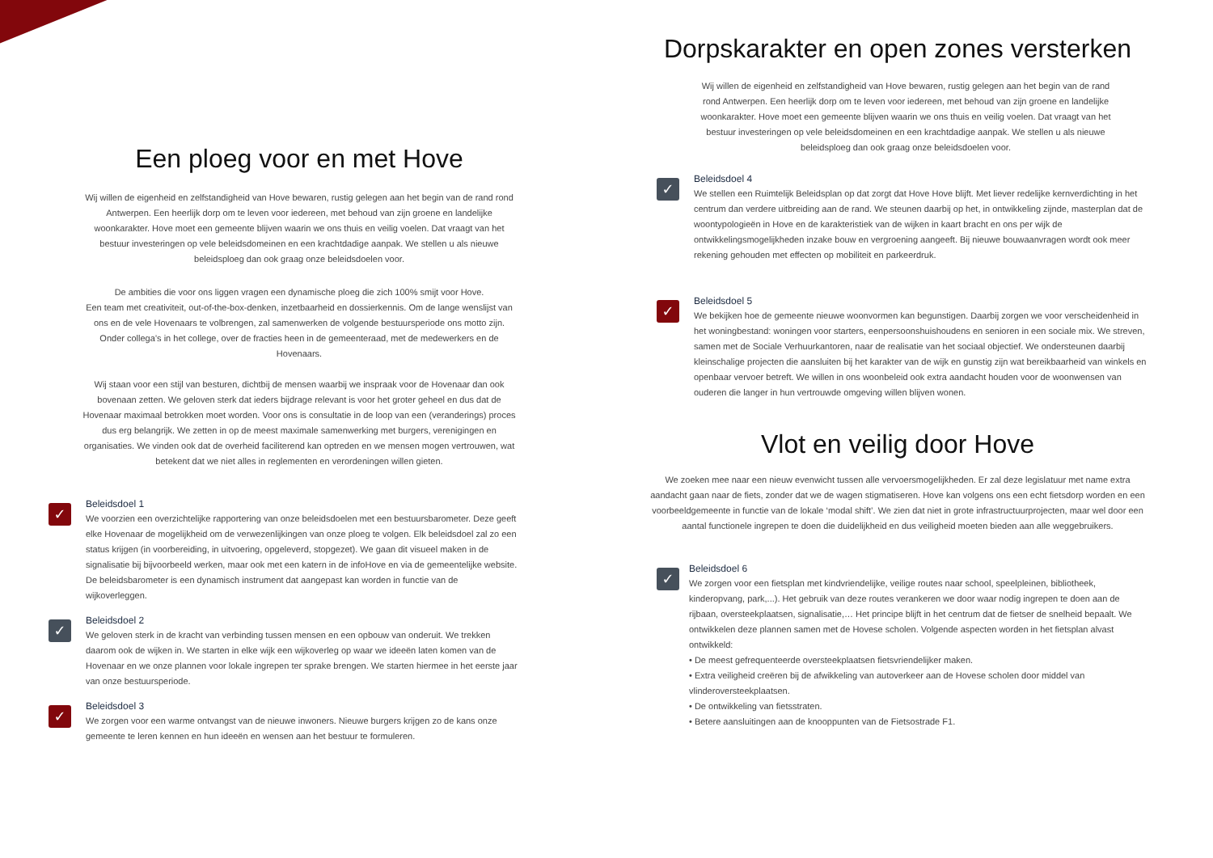Een ploeg voor en met Hove
Wij willen de eigenheid en zelfstandigheid van Hove bewaren, rustig gelegen aan het begin van de rand rond Antwerpen. Een heerlijk dorp om te leven voor iedereen, met behoud van zijn groene en landelijke woonkarakter. Hove moet een gemeente blijven waarin we ons thuis en veilig voelen. Dat vraagt van het bestuur investeringen op vele beleidsdomeinen en een krachtdadige aanpak. We stellen u als nieuwe beleidsploeg dan ook graag onze beleidsdoelen voor.
De ambities die voor ons liggen vragen een dynamische ploeg die zich 100% smijt voor Hove.
Een team met creativiteit, out-of-the-box-denken, inzetbaarheid en dossierkennis. Om de lange wenslijst van ons en de vele Hovenaars te volbrengen, zal samenwerken de volgende bestuursperiode ons motto zijn. Onder collega’s in het college, over de fracties heen in de gemeenteraad, met de medewerkers en de Hovenaars.
Wij staan voor een stijl van besturen, dichtbij de mensen waarbij we inspraak voor de Hovenaar dan ook bovenaan zetten. We geloven sterk dat ieders bijdrage relevant is voor het groter geheel en dus dat de Hovenaar maximaal betrokken moet worden. Voor ons is consultatie in de loop van een (veranderings) proces dus erg belangrijk. We zetten in op de meest maximale samenwerking met burgers, verenigingen en organisaties. We vinden ook dat de overheid faciliterend kan optreden en we mensen mogen vertrouwen, wat betekent dat we niet alles in reglementen en verordeningen willen gieten.
✓
Beleidsdoel 1
We voorzien een overzichtelijke rapportering van onze beleidsdoelen met een bestuursbarometer. Deze geeft elke Hovenaar de mogelijkheid om de verwezenlijkingen van onze ploeg te volgen. Elk beleidsdoel zal zo een status krijgen (in voorbereiding, in uitvoering, opgeleverd, stopgezet). We gaan dit visueel maken in de signalisatie bij bijvoorbeeld werken, maar ook met een katern in de infoHove en via de gemeentelijke website. De beleidsbarometer is een dynamisch instrument dat aangepast kan worden in functie van de wijkoverleggen.
✓
Beleidsdoel 2
We geloven sterk in de kracht van verbinding tussen mensen en een opbouw van onderuit. We trekken daarom ook de wijken in. We starten in elke wijk een wijkoverleg op waar we ideeën laten komen van de Hovenaar en we onze plannen voor lokale ingrepen ter sprake brengen. We starten hiermee in het eerste jaar van onze bestuursperiode.
✓
Beleidsdoel 3
We zorgen voor een warme ontvangst van de nieuwe inwoners. Nieuwe burgers krijgen zo de kans onze gemeente te leren kennen en hun ideeën en wensen aan het bestuur te formuleren.
Dorpskarakter en open zones versterken
Wij willen de eigenheid en zelfstandigheid van Hove bewaren, rustig gelegen aan het begin van de rand rond Antwerpen. Een heerlijk dorp om te leven voor iedereen, met behoud van zijn groene en landelijke woonkarakter. Hove moet een gemeente blijven waarin we ons thuis en veilig voelen. Dat vraagt van het bestuur investeringen op vele beleidsdomeinen en een krachtdadige aanpak. We stellen u als nieuwe beleidsploeg dan ook graag onze beleidsdoelen voor.
✓
Beleidsdoel 4
We stellen een Ruimtelijk Beleidsplan op dat zorgt dat Hove Hove blijft. Met liever redelijke kernverdichting in het centrum dan verdere uitbreiding aan de rand. We steunen daarbij op het, in ontwikkeling zijnde, masterplan dat de woontypologieën in Hove en de karakteristiek van de wijken in kaart bracht en ons per wijk de ontwikkelingsmogelijkheden inzake bouw en vergroening aangeeft. Bij nieuwe bouwaanvragen wordt ook meer rekening gehouden met effecten op mobiliteit en parkeerdruk.
✓
Beleidsdoel 5
We bekijken hoe de gemeente nieuwe woonvormen kan begunstigen. Daarbij zorgen we voor verscheidenheid in het woningbestand: woningen voor starters, eenpersoonshuishoudens en senioren in een sociale mix. We streven, samen met de Sociale Verhuurkantoren, naar de realisatie van het sociaal objectief. We ondersteunen daarbij kleinschalige projecten die aansluiten bij het karakter van de wijk en gunstig zijn wat bereikbaarheid van winkels en openbaar vervoer betreft. We willen in ons woonbeleid ook extra aandacht houden voor de woonwensen van ouderen die langer in hun vertrouwde omgeving willen blijven wonen.
Vlot en veilig door Hove
We zoeken mee naar een nieuw evenwicht tussen alle vervoersmogelijkheden. Er zal deze legislatuur met name extra aandacht gaan naar de fiets, zonder dat we de wagen stigmatiseren. Hove kan volgens ons een echt fietsdorp worden en een voorbeeldgemeente in functie van de lokale ‘modal shift’. We zien dat niet in grote infrastructuurprojecten, maar wel door een aantal functionele ingrepen te doen die duidelijkheid en dus veiligheid moeten bieden aan alle weggebruikers.
✓
Beleidsdoel 6
We zorgen voor een fietsplan met kindvriendelijke, veilige routes naar school, speelpleinen, bibliotheek, kinderopvang, park,...). Het gebruik van deze routes verankeren we door waar nodig ingrepen te doen aan de rijbaan, oversteekplaatsen, signalisatie,… Het principe blijft in het centrum dat de fietser de snelheid bepaalt. We ontwikkelen deze plannen samen met de Hovese scholen. Volgende aspecten worden in het fietsplan alvast ontwikkeld:
• De meest gefrequenteerde oversteekplaatsen fietsvriendelijker maken.
• Extra veiligheid creëren bij de afwikkeling van autoverkeer aan de Hovese scholen door middel van vlinderoversteekplaatsen.
• De ontwikkeling van fietsstraten.
• Betere aansluitingen aan de knooppunten van de Fietsostrade F1.